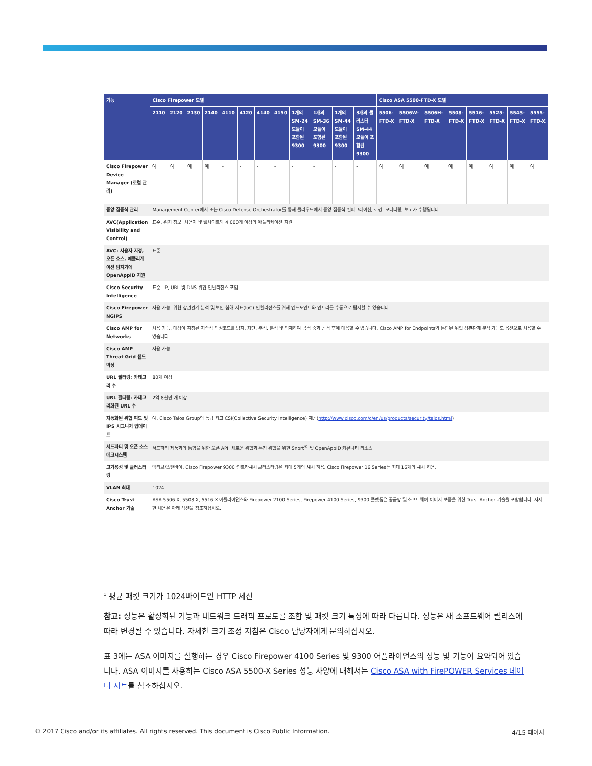| 기능 | Cisco Firepower 모델 | | | | | | | | | | | | Cisco ASA 5500-FTD-X 모델 | | | | | | | |
| --- | --- | --- | --- | --- | --- | --- | --- | --- | --- | --- | --- | --- | --- | --- | --- | --- | --- | --- | --- | --- |
| | 2110 | 2120 | 2130 | 2140 | 4110 | 4120 | 4140 | 4150 | 1개의 SM-24 모듈이 포함된 9300 | 1개의 SM-36 모듈이 포함된 9300 | 1개의 SM-44 모듈이 포함된 9300 | 3개의 클러스터 SM-44 모듈이 포함된 9300 | 5506-FTD-X | 5506W-FTD-X | 5506H-FTD-X | 5508-FTD-X | 5516-FTD-X | 5525-FTD-X | 5545-FTD-X | 5555-FTD-X |
| Cisco Firepower Device Manager (로컬 관리) | 예 | 예 | 예 | 예 | - | - | - | - | - | - | - | - | 예 | 예 | 예 | 예 | 예 | 예 | 예 | 예 |
| 중앙 집중식 관리 | Management Center에서 또는 Cisco Defense Orchestrator를 통해 클라우드에서 중앙 집중식 컨피그레이션, 로깅, 모니터링, 보고가 수행됩니다. | | | | | | | | | | | | | | | | | | | |
| AVC(Application Visibility and Control) | 표준. 위치 정보, 사용자 및 웹사이트와 4,000개 이상의 애플리케이션 지원 | | | | | | | | | | | | | | | | | | | |
| AVC: 사용자 지정, 오픈 소스, 애플리케이션 탐지기에 OpenAppID 지원 | 표준 | | | | | | | | | | | | | | | | | | | |
| Cisco Security Intelligence | 표준. IP, URL 및 DNS 위협 인텔리전스 포함 | | | | | | | | | | | | | | | | | | | |
| Cisco Firepower NGIPS | 사용 가능. 위협 상관관계 분석 및 보안 침해 지표(IoC) 인텔리전스를 위해 엔드포인트와 인프라를 수동으로 탐지할 수 있습니다. | | | | | | | | | | | | | | | | | | | |
| Cisco AMP for Networks | 사용 가능. 대상이 지정된 지속적 악성코드를 탐지, 차단, 추적, 분석 및 억제하여 공격 중과 공격 후에 대응할 수 있습니다. Cisco AMP for Endpoints와 통합된 위협 상관관계 분석 기능도 옵션으로 사용할 수 있습니다. | | | | | | | | | | | | | | | | | | | |
| Cisco AMP Threat Grid 샌드박싱 | 사용 가능 | | | | | | | | | | | | | | | | | | | |
| URL 필터링: 카테고리 수 | 80개 이상 | | | | | | | | | | | | | | | | | | | |
| URL 필터링: 카테고리화된 URL 수 | 2억 8천만 개 이상 | | | | | | | | | | | | | | | | | | | |
| 자동화된 위협 피드 및 IPS 시그니처 업데이트 | 예. Cisco Talos Group의 동급 최고 CSI(Collective Security Intelligence) 제공( http://www.cisco.com/c/en/us/products/security/talos.html ) | | | | | | | | | | | | | | | | | | | |
| 서드파티 및 오픈 소스 에코시스템 | 서드파티 제품과의 통합을 위한 오픈 API, 새로운 위협과 특정 위협을 위한 Snort<sup>®</sup> 및 OpenAppID 커뮤니티 리소스 | | | | | | | | | | | | | | | | | | | |
| 고가용성 및 클러스터링 | 액티브/스탠바이. Cisco Firepower 9300 인트라섀시 클러스터링은 최대 5개의 섀시 허용. Cisco Firepower 16 Series는 최대 16개의 섀시 허용. | | | | | | | | | | | | | | | | | | | |
| VLAN 최대 | 1024 | | | | | | | | | | | | | | | | | | | |
| Cisco Trust Anchor 기술 | ASA 5506-X, 5508-X, 5516-X 어플라이언스와 Firepower 2100 Series, Firepower 4100 Series, 9300 플랫폼은 공급망 및 소프트웨어 이미지 보증을 위한 Trust Anchor 기술을 포함합니다. 자세한 내용은 아래 섹션을 참조하십시오. | | | | | | | | | | | | | | | | | | | |
<sup>1</sup> 평균 패킷 크기가 1024바이트인 HTTP 세션
참고: 성능은 활성화된 기능과 네트워크 트래픽 프로토콜 조합 및 패킷 크기 특성에 따라 다릅니다. 성능은 새 소프트웨어 릴리스에 따라 변경될 수 있습니다. 자세한 크기 조정 지침은 Cisco 담당자에게 문의하십시오.
표 3에는 ASA 이미지를 실행하는 경우 Cisco Firepower 4100 Series 및 9300 어플라이언스의 성능 및 기능이 요약되어 있습니다. ASA 이미지를 사용하는 Cisco ASA 5500-X Series 성능 사양에 대해서는 Cisco ASA with FirePOWER Services 데이터 시트를 참조하십시오.
© 2017 Cisco and/or its affiliates. All rights reserved. This document is Cisco Public Information. 4/15 페이지